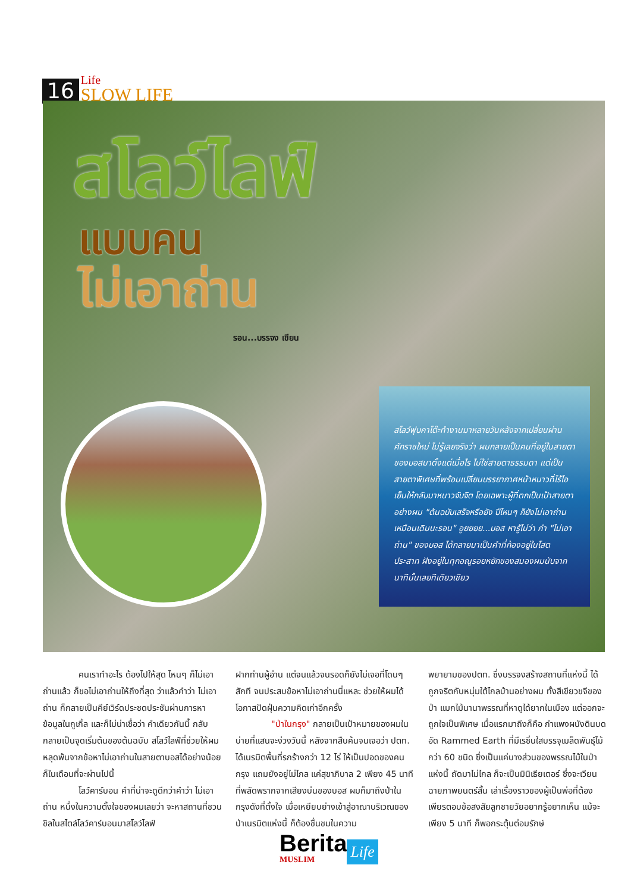16
Life
SLOW LIFE
สโลว์ไลฟ์
แบบคน
ไม่เอาถ่าน
รอน...บรรจง เขียน
สโลว์ฟุบคาโต๊ะทำงานมาหลายวันหลังจากเปลี่ยนผ่านศักราชใหม่ ไม่รู้เลยจริงว่า ผมกลายเป็นคนที่อยู่ในสายตาของบอสมาตั้งแต่เมื่อไร ไม่ใช่สายตาธรรมดา แต่เป็นสายตาพิเศษที่พร้อมเปลี่ยนบรรยากาศหน้าหนาวที่ไร้ไอเย็นให้กลับมาหนาวจับจิต โดยเฉพาะผู้ที่ตกเป็นเป้าสายตาอย่างผม "ต้นฉบับเสร็จหรือยัง ปีไหนๆ ก็ยังไม่เอาถ่านเหมือนเดิมนะรอน" อูยยยย...บอส หารู้ไม่ว่า คำ "ไม่เอาถ่าน" ของบอส ได้กลายมาเป็นคำที่ก้องอยู่ในโสตประสาท ฝังอยู่ในทุกอณูรอยหยักของสมองผมนับจากนาทีนั้นเลยทีเดียวเชียว
คนเราทำอะไร ต้องไปให้สุด ไหนๆ ก็ไม่เอาถ่านแล้ว ก็ขอไม่เอาถ่านให้ถึงที่สุด ว่าแล้วคำว่า ไม่เอาถ่าน ก็กลายเป็นคีย์เวิร์ดประชดประชันผ่านการหาข้อมูลในกูเกิ้ล และก็ไม่น่าเชื่อว่า คำเดียวกันนี้ กลับกลายเป็นจุดเริ่มต้นของต้นฉบับ สโลว์ไลฟ์ที่ช่วยให้ผมหลุดพ้นจากข้อหาไม่เอาถ่านในสายตาบอสได้อย่างน้อยก็ในเดือนที่จะผ่านไปนี้
โลว์คาร์บอน คำที่น่าจะดูดีกว่าคำว่า ไม่เอาถ่าน หนึ่งในความตั้งใจของผมเลยว่า จะหาสถานที่ชวนชิลในสไตล์โลว์คาร์บอนมาสโลว์ไลฟ์
ฝากท่านผู้อ่าน แต่จนแล้วจนรอดก็ยังไม่เจอที่โดนๆ สักที จนประสบข้อหาไม่เอาถ่านนี่แหละ ช่วยให้ผมได้โอกาสปัดฝุ่นความคิดเก่าอีกครั้ง
"ป่าในกรุง" กลายเป็นเป้าหมายของผมในบ่ายที่แสนจะง่วงวันนี้ หลังจากสืบค้นจนเจอว่า ปตท. ได้เนรมิตพื้นที่รกร้างกว่า 12 ไร่ ให้เป็นปอดของคนกรุง แถมยังอยู่ไม่ไกล แค่สุขาภิบาล 2 เพียง 45 นาทีที่พลัดพรากจากเสียงบ่นของบอส ผมก็มาถึงป่าในกรุงดังที่ตั้งใจ เมื่อเหยียบย่างเข้าสู่อาณาบริเวณของป่าเนรมิตแห่งนี้ ก็ต้องชื่นชมในความ
พยายามของปตท. ซึ่งบรรจงสร้างสถานที่แห่งนี้ ได้ถูกจริตกับหนุ่มใต้ไกลบ้านอย่างผม ทั้งสีเขียวขจีของป่า แมกไม้นานาพรรณที่หาดูได้ยากในเมือง แต่ออกจะถูกใจเป็นพิเศษ เมื่อแรกมาถึงก็คือ กำแพงผนังดินบดอัด Rammed Earth ที่มีเรซิ่นใสบรรจุเมล็ดพันธุ์ไม้กว่า 60 ชนิด ซึ่งเป็นแค่บางส่วนของพรรณไม้ในป่าแห่งนี้ ถัดมาไม่ไกล ก็จะเป็นมินิเธียเตอร์ ซึ่งจะเวียนฉายภาพยนตร์สั้น เล่าเรื่องราวของผู้เป็นพ่อที่ต้องเพียรตอบข้อสงสัยลูกชายวัยอยากรู้อยากเห็น แม้จะเพียง 5 นาที ก็พอกระตุ้นต่อมรักษ์
Berita
MUSLIM
Life